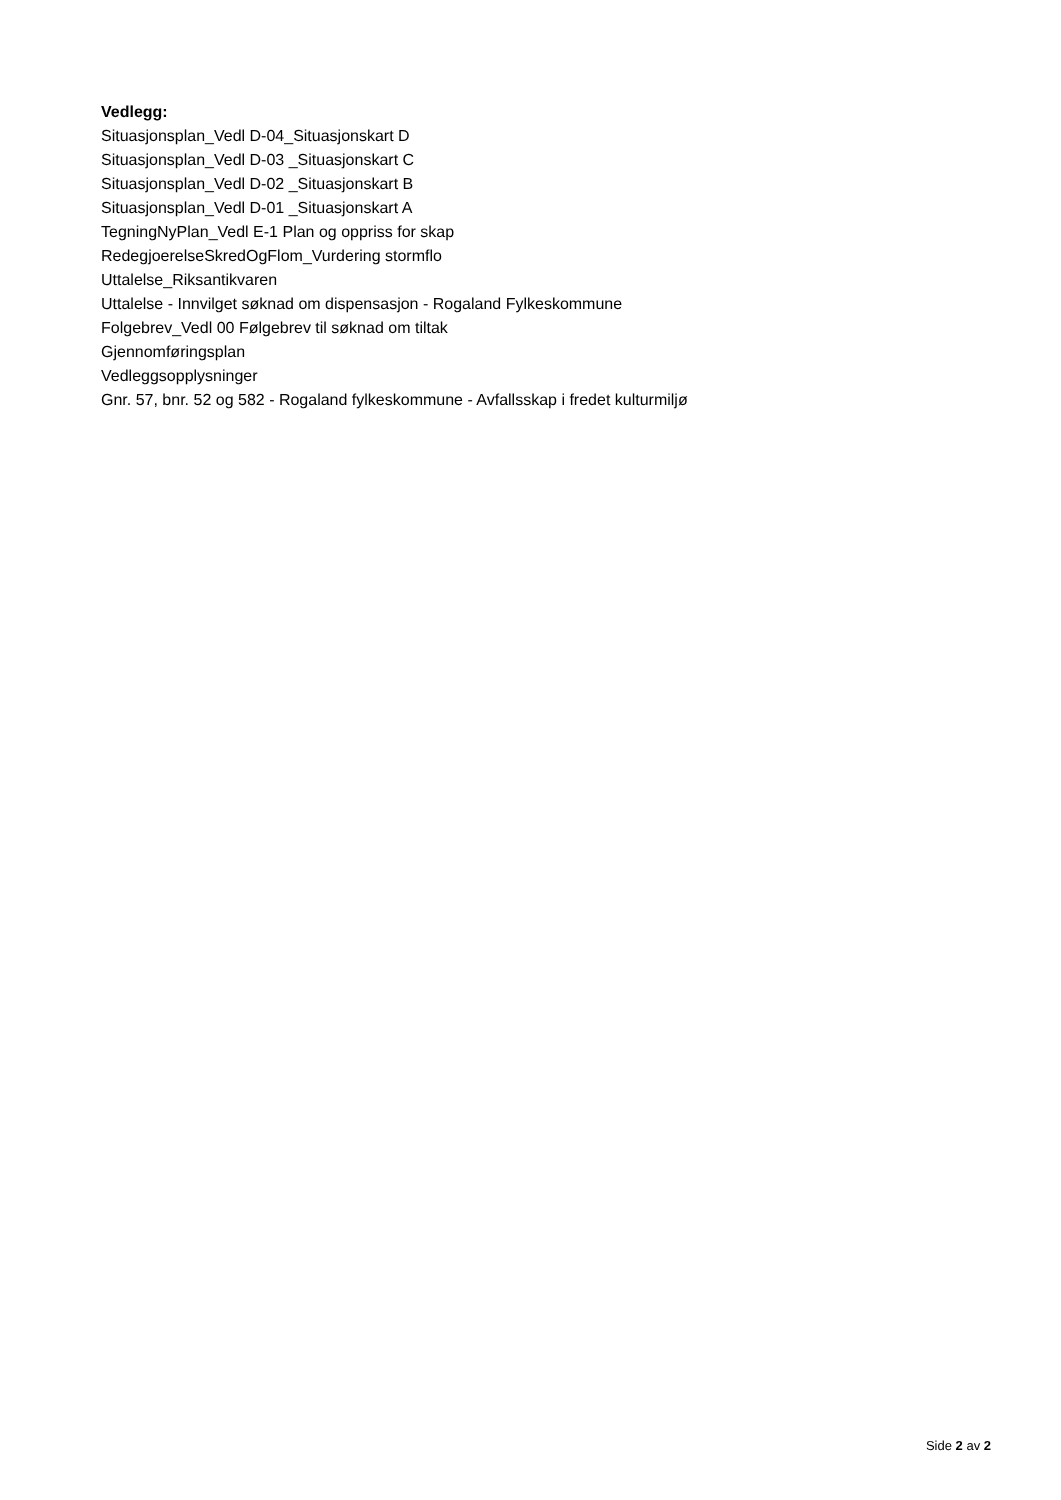Vedlegg:
Situasjonsplan_Vedl D-04_Situasjonskart D
Situasjonsplan_Vedl D-03 _Situasjonskart C
Situasjonsplan_Vedl D-02 _Situasjonskart B
Situasjonsplan_Vedl D-01 _Situasjonskart A
TegningNyPlan_Vedl E-1 Plan og oppriss for skap
RedegjoerelseSkredOgFlom_Vurdering stormflo
Uttalelse_Riksantikvaren
Uttalelse - Innvilget søknad om dispensasjon - Rogaland Fylkeskommune
Folgebrev_Vedl 00 Følgebrev til søknad om tiltak
Gjennomføringsplan
Vedleggsopplysninger
Gnr. 57, bnr. 52 og 582 - Rogaland fylkeskommune - Avfallsskap i fredet kulturmiljø
Side 2 av 2